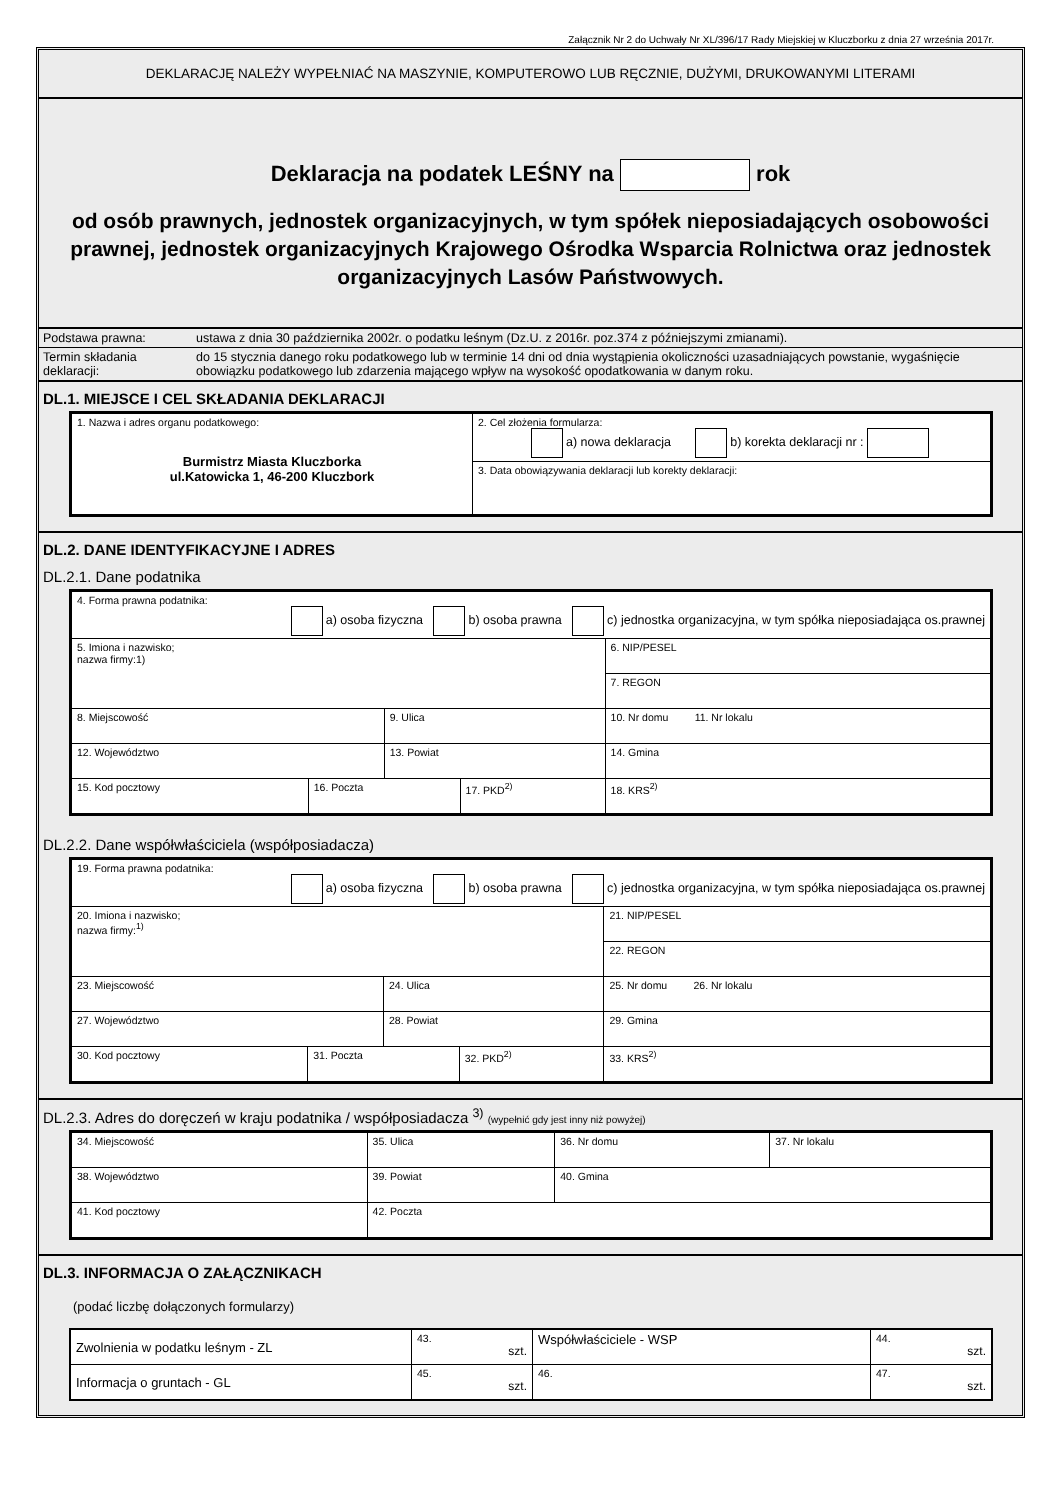Załącznik Nr 2 do Uchwały Nr XL/396/17 Rady Miejskiej w Kluczborku z dnia 27 września 2017r.
DEKLARACJĘ NALEŻY WYPEŁNIAĆ NA MASZYNIE, KOMPUTEROWO LUB RĘCZNIE, DUŻYMI, DRUKOWANYMI LITERAMI
Deklaracja na podatek LEŚNY na rok
od osób prawnych, jednostek organizacyjnych, w tym spółek nieposiadających osobowości prawnej, jednostek organizacyjnych Krajowego Ośrodka Wsparcia Rolnictwa oraz jednostek organizacyjnych Lasów Państwowych.
| Podstawa prawna: | ustawa z dnia 30 października 2002r. o podatku leśnym (Dz.U. z 2016r. poz.374 z późniejszymi zmianami). |
| Termin składania deklaracji: | do 15 stycznia danego roku podatkowego lub w terminie 14 dni od dnia wystąpienia okoliczności uzasadniających powstanie, wygaśnięcie obowiązku podatkowego lub zdarzenia mającego wpływ na wysokość opodatkowania w danym roku. |
DL.1. MIEJSCE I CEL SKŁADANIA DEKLARACJI
| 1. Nazwa i adres organu podatkowego: Burmistrz Miasta Kluczborka ul.Katowicka 1, 46-200 Kluczbork | 2. Cel złożenia formularza: a) nowa deklaracja b) korekta deklaracji nr : |
| | 3. Data obowiązywania deklaracji lub korekty deklaracji: |
DL.2. DANE IDENTYFIKACYJNE I ADRES
DL.2.1. Dane podatnika
| 4. Forma prawna podatnika: a) osoba fizyczna b) osoba prawna c) jednostka organizacyjna, w tym spółka nieposiadająca os.prawnej | | | | |
| 5. Imiona i nazwisko; nazwa firmy:1) | | | | 6. NIP/PESEL |
| | | | | 7. REGON |
| 8. Miejscowość | | 9. Ulica | | 10. Nr domu 11. Nr lokalu |
| 12. Województwo | | 13. Powiat | | 14. Gmina |
| 15. Kod pocztowy | 16. Poczta | | 17. PKD<sup>2)</sup> | 18. KRS<sup>2)</sup> |
DL.2.2. Dane współwłaściciela (współposiadacza)
| 19. Forma prawna podatnika: a) osoba fizyczna b) osoba prawna c) jednostka organizacyjna, w tym spółka nieposiadająca os.prawnej | | | | |
| 20. Imiona i nazwisko; nazwa firmy:<sup>1)</sup> | | | | 21. NIP/PESEL |
| | | | | 22. REGON |
| 23. Miejscowość | | 24. Ulica | | 25. Nr domu 26. Nr lokalu |
| 27. Województwo | | 28. Powiat | | 29. Gmina |
| 30. Kod pocztowy | 31. Poczta | | 32. PKD<sup>2)</sup> | 33. KRS<sup>2)</sup> |
DL.2.3. Adres do doręczeń w kraju podatnika / współposiadacza <sup>3)</sup> (wypełnić gdy jest inny niż powyżej)
| 34. Miejscowość | 35. Ulica | 36. Nr domu | 37. Nr lokalu |
| 38. Województwo | 39. Powiat | 40. Gmina | |
| 41. Kod pocztowy | 42. Poczta | | |
DL.3. INFORMACJA O ZAŁĄCZNIKACH
(podać liczbę dołączonych formularzy)
| Zwolnienia w podatku leśnym - ZL | 43. szt. | Współwłaściciele - WSP | 44. szt. |
| Informacja o gruntach - GL | 45. szt. | 46. | 47. szt. |